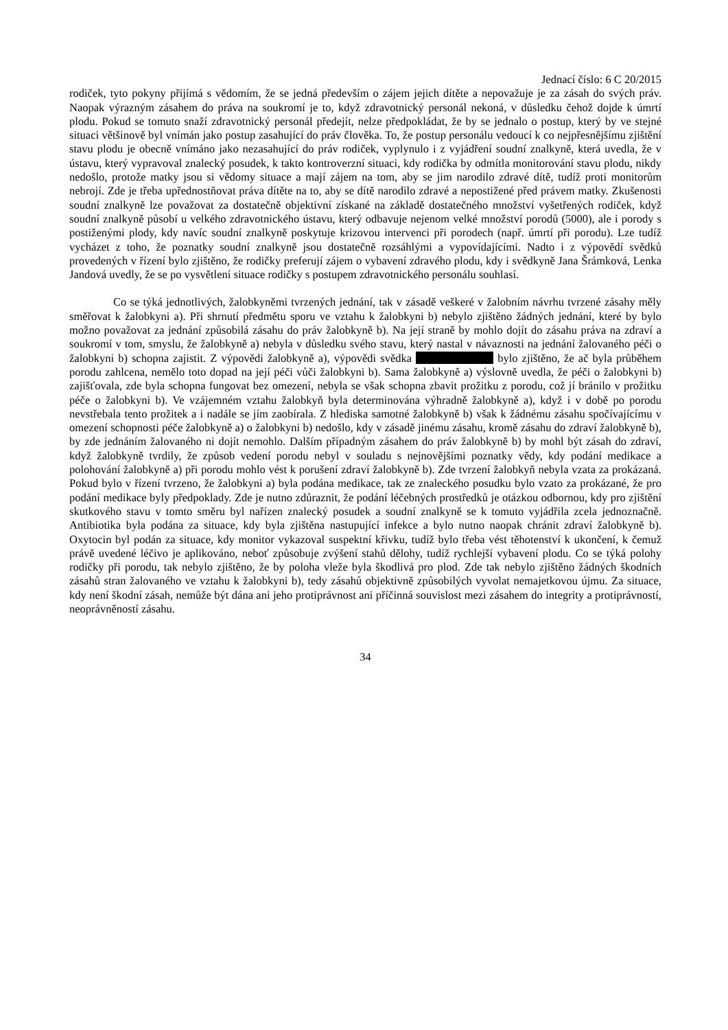Jednací číslo: 6 C 20/2015
rodiček, tyto pokyny přijímá s vědomím, že se jedná především o zájem jejich dítěte a nepovažuje je za zásah do svých práv. Naopak výrazným zásahem do práva na soukromí je to, když zdravotnický personál nekoná, v důsledku čehož dojde k úmrtí plodu. Pokud se tomuto snaží zdravotnický personál předejít, nelze předpokládat, že by se jednalo o postup, který by ve stejné situaci většinově byl vnímán jako postup zasahující do práv člověka. To, že postup personálu vedoucí k co nejpřesnějšímu zjištění stavu plodu je obecně vnímáno jako nezasahující do práv rodiček, vyplynulo i z vyjádření soudní znalkyně, která uvedla, že v ústavu, který vypravoval znalecký posudek, k takto kontroverzní situaci, kdy rodička by odmítla monitorování stavu plodu, nikdy nedošlo, protože matky jsou si vědomy situace a mají zájem na tom, aby se jim narodilo zdravé dítě, tudíž proti monitorům nebrojí. Zde je třeba upřednostňovat práva dítěte na to, aby se dítě narodilo zdravé a nepostižené před právem matky. Zkušenosti soudní znalkyně lze považovat za dostatečně objektivní získané na základě dostatečného množství vyšetřených rodiček, když soudní znalkyně působí u velkého zdravotnického ústavu, který odbavuje nejenom velké množství porodů (5000), ale i porody s postiženými plody, kdy navíc soudní znalkyně poskytuje krizovou intervenci při porodech (např. úmrtí při porodu). Lze tudíž vycházet z toho, že poznatky soudní znalkyně jsou dostatečně rozsáhlými a vypovídajícími. Nadto i z výpovědí svědků provedených v řízení bylo zjištěno, že rodičky preferují zájem o vybavení zdravého plodu, kdy i svědkyně Jana Šrámková, Lenka Jandová uvedly, že se po vysvětlení situace rodičky s postupem zdravotnického personálu souhlasí.
Co se týká jednotlivých, žalobkyněmi tvrzených jednání, tak v zásadě veškeré v žalobním návrhu tvrzené zásahy měly směřovat k žalobkyni a). Při shrnutí předmětu sporu ve vztahu k žalobkyni b) nebylo zjištěno žádných jednání, které by bylo možno považovat za jednání způsobilá zásahu do práv žalobkyně b). Na její straně by mohlo dojít do zásahu práva na zdraví a soukromí v tom, smyslu, že žalobkyně a) nebyla v důsledku svého stavu, který nastal v návaznosti na jednání žalovaného péči o žalobkyni b) schopna zajistit. Z výpovědi žalobkyně a), výpovědi svědka bylo zjištěno, že ač byla průběhem porodu zahlcena, nemělo toto dopad na její péči vůči žalobkyni b). Sama žalobkyně a) výslovně uvedla, že péči o žalobkyni b) zajišťovala, zde byla schopna fungovat bez omezení, nebyla se však schopna zbavit prožitku z porodu, což jí bránilo v prožitku péče o žalobkyni b). Ve vzájemném vztahu žalobkyň byla determinována výhradně žalobkyně a), když i v době po porodu nevstřebala tento prožitek a i nadále se jím zaobírala. Z hlediska samotné žalobkyně b) však k žádnému zásahu spočívajícímu v omezení schopnosti péče žalobkyně a) o žalobkyni b) nedošlo, kdy v zásadě jinému zásahu, kromě zásahu do zdraví žalobkyně b), by zde jednáním žalovaného ni dojít nemohlo. Dalším případným zásahem do práv žalobkyně b) by mohl být zásah do zdraví, když žalobkyně tvrdily, že způsob vedení porodu nebyl v souladu s nejnovějšími poznatky vědy, kdy podání medikace a polohování žalobkyně a) při porodu mohlo vést k porušení zdraví žalobkyně b). Zde tvrzení žalobkyň nebyla vzata za prokázaná. Pokud bylo v řízení tvrzeno, že žalobkyni a) byla podána medikace, tak ze znaleckého posudku bylo vzato za prokázané, že pro podání medikace byly předpoklady. Zde je nutno zdůraznit, že podání léčebných prostředků je otázkou odbornou, kdy pro zjištění skutkového stavu v tomto směru byl nařízen znalecký posudek a soudní znalkyně se k tomuto vyjádřila zcela jednoznačně. Antibiotika byla podána za situace, kdy byla zjištěna nastupující infekce a bylo nutno naopak chránit zdraví žalobkyně b). Oxytocin byl podán za situace, kdy monitor vykazoval suspektní křivku, tudíž bylo třeba vést těhotenství k ukončení, k čemuž právě uvedené léčivo je aplikováno, neboť způsobuje zvýšení stahů dělohy, tudíž rychlejší vybavení plodu. Co se týká polohy rodičky při porodu, tak nebylo zjištěno, že by poloha vleže byla škodlivá pro plod. Zde tak nebylo zjištěno žádných škodních zásahů stran žalovaného ve vztahu k žalobkyni b), tedy zásahů objektivně způsobilých vyvolat nemajetkovou újmu. Za situace, kdy není škodní zásah, nemůže být dána ani jeho protiprávnost ani příčinná souvislost mezi zásahem do integrity a protiprávností, neoprávněností zásahu.
34